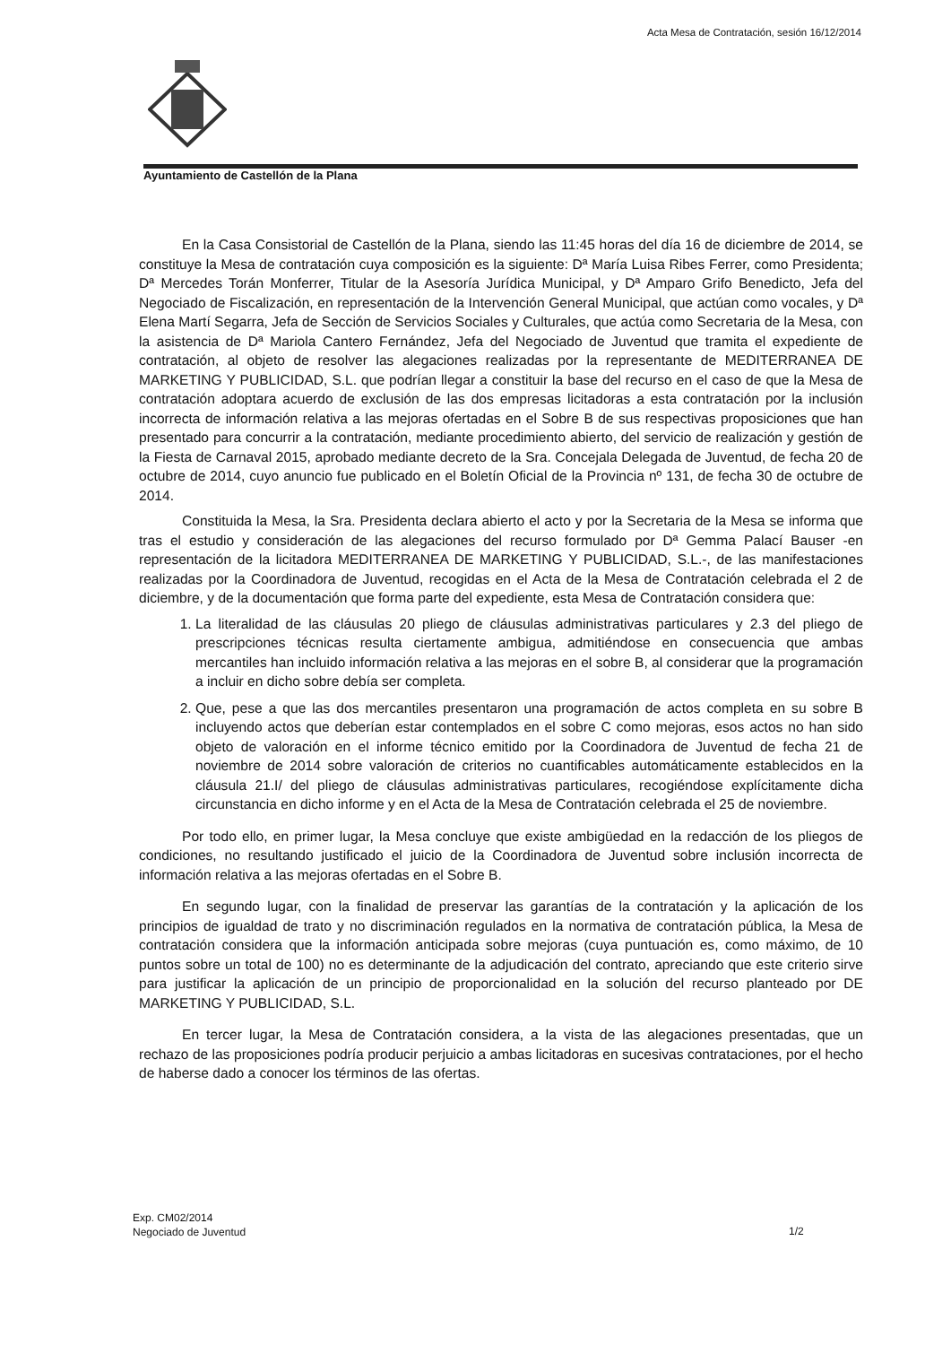Acta Mesa de Contratación, sesión 16/12/2014
Ayuntamiento de Castellón de la Plana
En la Casa Consistorial de Castellón de la Plana, siendo las 11:45 horas del día 16 de diciembre de 2014, se constituye la Mesa de contratación cuya composición es la siguiente: Dª María Luisa Ribes Ferrer, como Presidenta; Dª Mercedes Torán Monferrer, Titular de la Asesoría Jurídica Municipal, y Dª Amparo Grifo Benedicto, Jefa del Negociado de Fiscalización, en representación de la Intervención General Municipal, que actúan como vocales, y Dª Elena Martí Segarra, Jefa de Sección de Servicios Sociales y Culturales, que actúa como Secretaria de la Mesa, con la asistencia de Dª Mariola Cantero Fernández, Jefa del Negociado de Juventud que tramita el expediente de contratación, al objeto de resolver las alegaciones realizadas por la representante de MEDITERRANEA DE MARKETING Y PUBLICIDAD, S.L. que podrían llegar a constituir la base del recurso en el caso de que la Mesa de contratación adoptara acuerdo de exclusión de las dos empresas licitadoras a esta contratación por la inclusión incorrecta de información relativa a las mejoras ofertadas en el Sobre B de sus respectivas proposiciones que han presentado para concurrir a la contratación, mediante procedimiento abierto, del servicio de realización y gestión de la Fiesta de Carnaval 2015, aprobado mediante decreto de la Sra. Concejala Delegada de Juventud, de fecha 20 de octubre de 2014, cuyo anuncio fue publicado en el Boletín Oficial de la Provincia nº 131, de fecha 30 de octubre de 2014.
Constituida la Mesa, la Sra. Presidenta declara abierto el acto y por la Secretaria de la Mesa se informa que tras el estudio y consideración de las alegaciones del recurso formulado por Dª Gemma Palací Bauser -en representación de la licitadora MEDITERRANEA DE MARKETING Y PUBLICIDAD, S.L.-, de las manifestaciones realizadas por la Coordinadora de Juventud, recogidas en el Acta de la Mesa de Contratación celebrada el 2 de diciembre, y de la documentación que forma parte del expediente, esta Mesa de Contratación considera que:
1. La literalidad de las cláusulas 20 pliego de cláusulas administrativas particulares y 2.3 del pliego de prescripciones técnicas resulta ciertamente ambigua, admitiéndose en consecuencia que ambas mercantiles han incluido información relativa a las mejoras en el sobre B, al considerar que la programación a incluir en dicho sobre debía ser completa.
2. Que, pese a que las dos mercantiles presentaron una programación de actos completa en su sobre B incluyendo actos que deberían estar contemplados en el sobre C como mejoras, esos actos no han sido objeto de valoración en el informe técnico emitido por la Coordinadora de Juventud de fecha 21 de noviembre de 2014 sobre valoración de criterios no cuantificables automáticamente establecidos en la cláusula 21.I/ del pliego de cláusulas administrativas particulares, recogiéndose explícitamente dicha circunstancia en dicho informe y en el Acta de la Mesa de Contratación celebrada el 25 de noviembre.
Por todo ello, en primer lugar, la Mesa concluye que existe ambigüedad en la redacción de los pliegos de condiciones, no resultando justificado el juicio de la Coordinadora de Juventud sobre inclusión incorrecta de información relativa a las mejoras ofertadas en el Sobre B.
En segundo lugar, con la finalidad de preservar las garantías de la contratación y la aplicación de los principios de igualdad de trato y no discriminación regulados en la normativa de contratación pública, la Mesa de contratación considera que la información anticipada sobre mejoras (cuya puntuación es, como máximo, de 10 puntos sobre un total de 100) no es determinante de la adjudicación del contrato, apreciando que este criterio sirve para justificar la aplicación de un principio de proporcionalidad en la solución del recurso planteado por DE MARKETING Y PUBLICIDAD, S.L.
En tercer lugar, la Mesa de Contratación considera, a la vista de las alegaciones presentadas, que un rechazo de las proposiciones podría producir perjuicio a ambas licitadoras en sucesivas contrataciones, por el hecho de haberse dado a conocer los términos de las ofertas.
Exp. CM02/2014
Negociado de Juventud
1/2